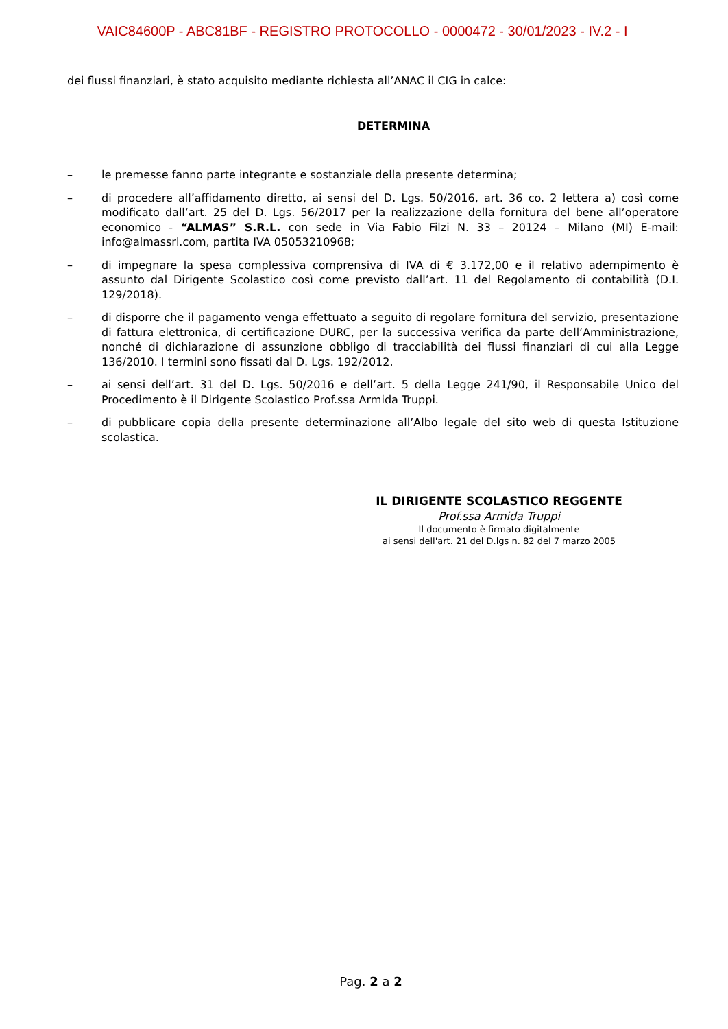VAIC84600P - ABC81BF - REGISTRO PROTOCOLLO - 0000472 - 30/01/2023 - IV.2 - I
dei flussi finanziari, è stato acquisito mediante richiesta all’ANAC il CIG in calce:
DETERMINA
– le premesse fanno parte integrante e sostanziale della presente determina;
– di procedere all’affidamento diretto, ai sensi del D. Lgs. 50/2016, art. 36 co. 2 lettera a) così come modificato dall’art. 25 del D. Lgs. 56/2017 per la realizzazione della fornitura del bene all’operatore economico - “ALMAS” S.R.L. con sede in Via Fabio Filzi N. 33 – 20124 – Milano (MI) E-mail: info@almassrl.com, partita IVA 05053210968;
– di impegnare la spesa complessiva comprensiva di IVA di € 3.172,00 e il relativo adempimento è assunto dal Dirigente Scolastico così come previsto dall’art. 11 del Regolamento di contabilità (D.I. 129/2018).
– di disporre che il pagamento venga effettuato a seguito di regolare fornitura del servizio, presentazione di fattura elettronica, di certificazione DURC, per la successiva verifica da parte dell’Amministrazione, nonché di dichiarazione di assunzione obbligo di tracciabilità dei flussi finanziari di cui alla Legge 136/2010. I termini sono fissati dal D. Lgs. 192/2012.
– ai sensi dell’art. 31 del D. Lgs. 50/2016 e dell’art. 5 della Legge 241/90, il Responsabile Unico del Procedimento è il Dirigente Scolastico Prof.ssa Armida Truppi.
– di pubblicare copia della presente determinazione all’Albo legale del sito web di questa Istituzione scolastica.
IL DIRIGENTE SCOLASTICO REGGENTE
Prof.ssa Armida Truppi
Il documento è firmato digitalmente
ai sensi dell'art. 21 del D.lgs n. 82 del 7 marzo 2005
Pag. 2 a 2